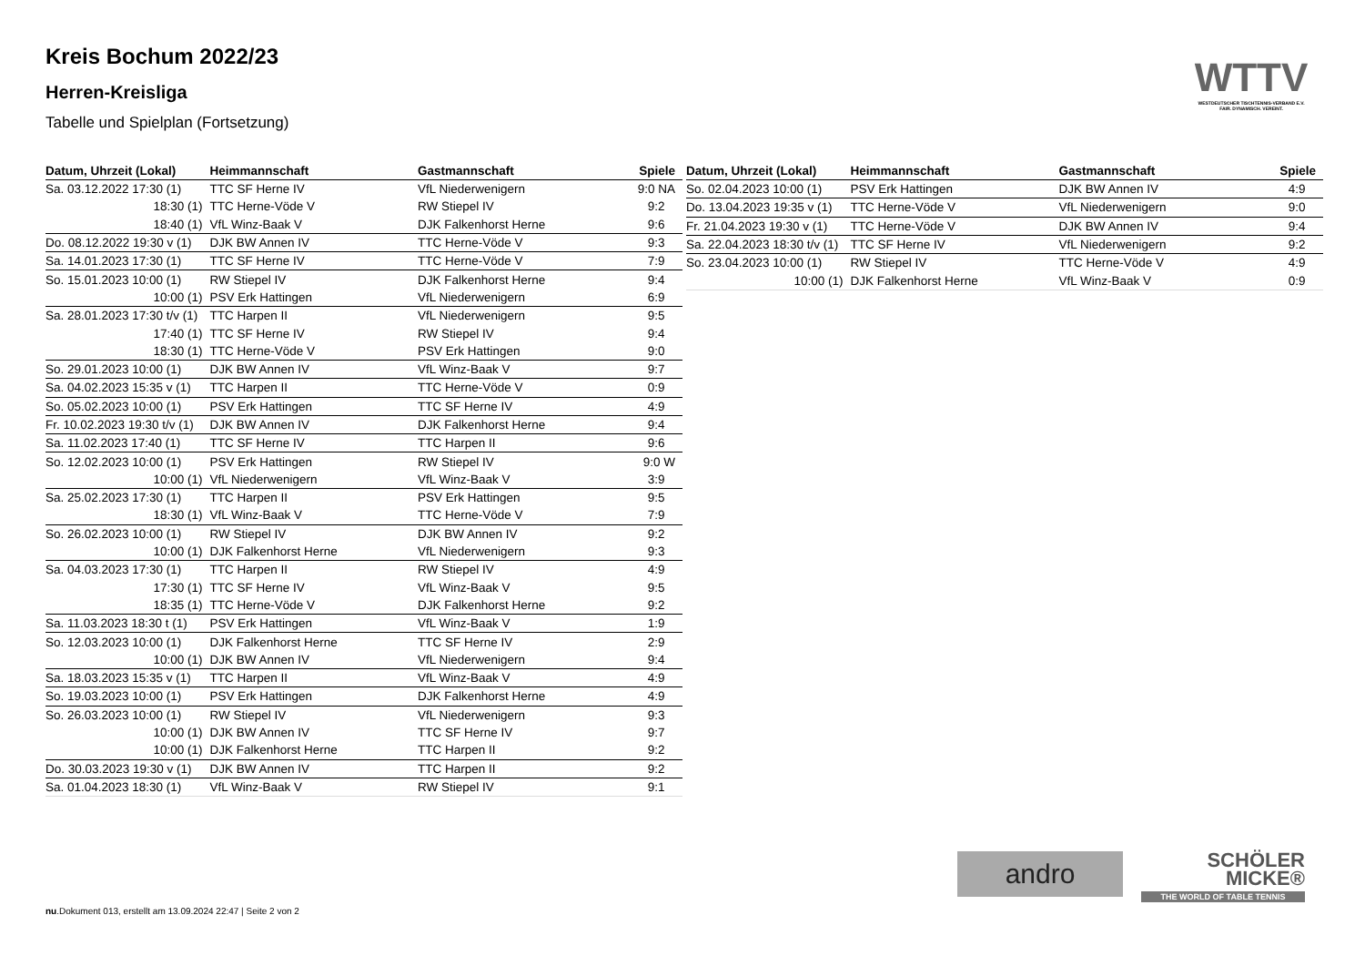Kreis Bochum 2022/23
Herren-Kreisliga
Tabelle und Spielplan (Fortsetzung)
WTTV
WESTDEUTSCHER TISCHTENNIS-VERBAND E.V.
FAIR. DYNAMISCH. VEREINT.
| Datum, Uhrzeit (Lokal) | Heimmannschaft | Gastmannschaft | Spiele |
| --- | --- | --- | --- |
| Sa. 03.12.2022 17:30 (1) | TTC SF Herne IV | VfL Niederwenigern | 9:0 NA |
| 18:30 (1) | TTC Herne-Vöde V | RW Stiepel IV | 9:2 |
| 18:40 (1) | VfL Winz-Baak V | DJK Falkenhorst Herne | 9:6 |
| Do. 08.12.2022 19:30 v (1) | DJK BW Annen IV | TTC Herne-Vöde V | 9:3 |
| Sa. 14.01.2023 17:30 (1) | TTC SF Herne IV | TTC Herne-Vöde V | 7:9 |
| So. 15.01.2023 10:00 (1) | RW Stiepel IV | DJK Falkenhorst Herne | 9:4 |
| 10:00 (1) | PSV Erk Hattingen | VfL Niederwenigern | 6:9 |
| Sa. 28.01.2023 17:30 t/v (1) | TTC Harpen II | VfL Niederwenigern | 9:5 |
| 17:40 (1) | TTC SF Herne IV | RW Stiepel IV | 9:4 |
| 18:30 (1) | TTC Herne-Vöde V | PSV Erk Hattingen | 9:0 |
| So. 29.01.2023 10:00 (1) | DJK BW Annen IV | VfL Winz-Baak V | 9:7 |
| Sa. 04.02.2023 15:35 v (1) | TTC Harpen II | TTC Herne-Vöde V | 0:9 |
| So. 05.02.2023 10:00 (1) | PSV Erk Hattingen | TTC SF Herne IV | 4:9 |
| Fr. 10.02.2023 19:30 t/v (1) | DJK BW Annen IV | DJK Falkenhorst Herne | 9:4 |
| Sa. 11.02.2023 17:40 (1) | TTC SF Herne IV | TTC Harpen II | 9:6 |
| So. 12.02.2023 10:00 (1) | PSV Erk Hattingen | RW Stiepel IV | 9:0 W |
| 10:00 (1) | VfL Niederwenigern | VfL Winz-Baak V | 3:9 |
| Sa. 25.02.2023 17:30 (1) | TTC Harpen II | PSV Erk Hattingen | 9:5 |
| 18:30 (1) | VfL Winz-Baak V | TTC Herne-Vöde V | 7:9 |
| So. 26.02.2023 10:00 (1) | RW Stiepel IV | DJK BW Annen IV | 9:2 |
| 10:00 (1) | DJK Falkenhorst Herne | VfL Niederwenigern | 9:3 |
| Sa. 04.03.2023 17:30 (1) | TTC Harpen II | RW Stiepel IV | 4:9 |
| 17:30 (1) | TTC SF Herne IV | VfL Winz-Baak V | 9:5 |
| 18:35 (1) | TTC Herne-Vöde V | DJK Falkenhorst Herne | 9:2 |
| Sa. 11.03.2023 18:30 t (1) | PSV Erk Hattingen | VfL Winz-Baak V | 1:9 |
| So. 12.03.2023 10:00 (1) | DJK Falkenhorst Herne | TTC SF Herne IV | 2:9 |
| 10:00 (1) | DJK BW Annen IV | VfL Niederwenigern | 9:4 |
| Sa. 18.03.2023 15:35 v (1) | TTC Harpen II | VfL Winz-Baak V | 4:9 |
| So. 19.03.2023 10:00 (1) | PSV Erk Hattingen | DJK Falkenhorst Herne | 4:9 |
| So. 26.03.2023 10:00 (1) | RW Stiepel IV | VfL Niederwenigern | 9:3 |
| 10:00 (1) | DJK BW Annen IV | TTC SF Herne IV | 9:7 |
| 10:00 (1) | DJK Falkenhorst Herne | TTC Harpen II | 9:2 |
| Do. 30.03.2023 19:30 v (1) | DJK BW Annen IV | TTC Harpen II | 9:2 |
| Sa. 01.04.2023 18:30 (1) | VfL Winz-Baak V | RW Stiepel IV | 9:1 |
| Datum, Uhrzeit (Lokal) | Heimmannschaft | Gastmannschaft | Spiele |
| --- | --- | --- | --- |
| So. 02.04.2023 10:00 (1) | PSV Erk Hattingen | DJK BW Annen IV | 4:9 |
| Do. 13.04.2023 19:35 v (1) | TTC Herne-Vöde V | VfL Niederwenigern | 9:0 |
| Fr. 21.04.2023 19:30 v (1) | TTC Herne-Vöde V | DJK BW Annen IV | 9:4 |
| Sa. 22.04.2023 18:30 t/v (1) | TTC SF Herne IV | VfL Niederwenigern | 9:2 |
| So. 23.04.2023 10:00 (1) | RW Stiepel IV | TTC Herne-Vöde V | 4:9 |
| 10:00 (1) | DJK Falkenhorst Herne | VfL Winz-Baak V | 0:9 |
andro
SCHÖLER
MICKE®
THE WORLD OF TABLE TENNIS
nu.Dokument 013, erstellt am 13.09.2024 22:47 | Seite 2 von 2